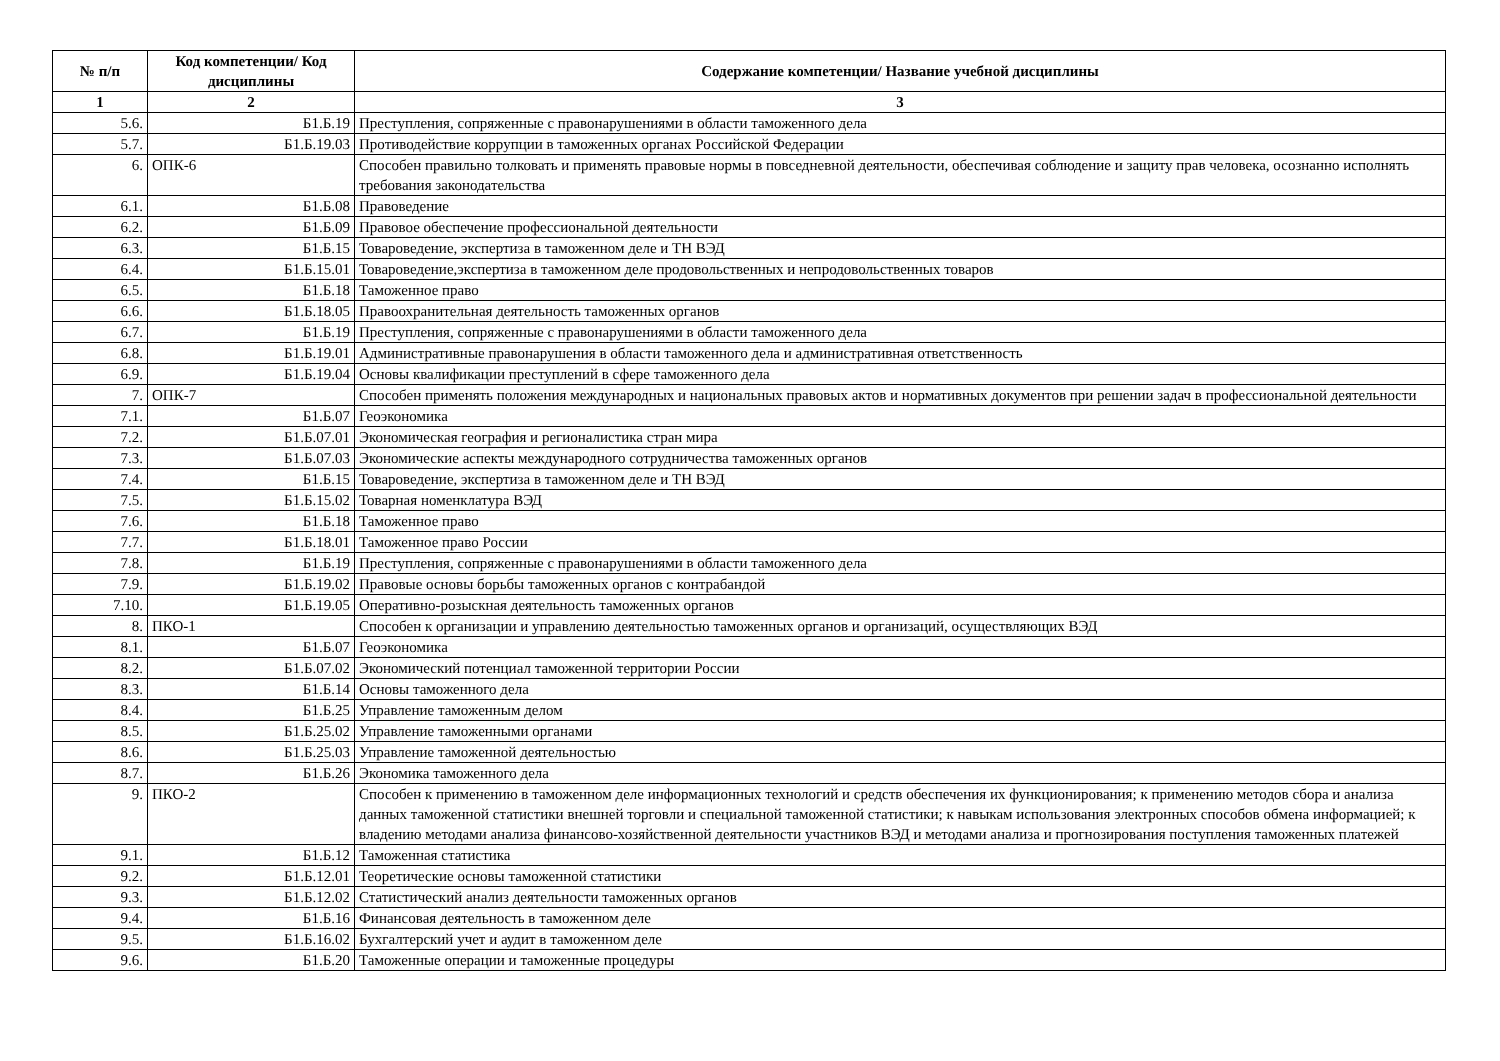| № п/п | Код компетенции/ Код дисциплины | Содержание компетенции/ Название учебной дисциплины |
| --- | --- | --- |
| 1 | 2 | 3 |
| 5.6. | Б1.Б.19 | Преступления, сопряженные с правонарушениями в области таможенного дела |
| 5.7. | Б1.Б.19.03 | Противодействие коррупции в таможенных органах Российской Федерации |
| 6. | ОПК-6 | Способен правильно толковать и применять правовые нормы в повседневной деятельности, обеспечивая соблюдение и защиту прав человека, осознанно исполнять требования законодательства |
| 6.1. | Б1.Б.08 | Правоведение |
| 6.2. | Б1.Б.09 | Правовое обеспечение профессиональной деятельности |
| 6.3. | Б1.Б.15 | Товароведение, экспертиза в таможенном деле и ТН ВЭД |
| 6.4. | Б1.Б.15.01 | Товароведение,экспертиза в таможенном деле продовольственных и непродовольственных товаров |
| 6.5. | Б1.Б.18 | Таможенное право |
| 6.6. | Б1.Б.18.05 | Правоохранительная деятельность таможенных органов |
| 6.7. | Б1.Б.19 | Преступления, сопряженные с правонарушениями в области таможенного дела |
| 6.8. | Б1.Б.19.01 | Административные правонарушения в области таможенного дела и административная ответственность |
| 6.9. | Б1.Б.19.04 | Основы квалификации преступлений в сфере таможенного дела |
| 7. | ОПК-7 | Способен применять положения международных и национальных правовых актов и нормативных документов при решении задач в профессиональной деятельности |
| 7.1. | Б1.Б.07 | Геоэкономика |
| 7.2. | Б1.Б.07.01 | Экономическая география и регионалистика стран мира |
| 7.3. | Б1.Б.07.03 | Экономические аспекты международного сотрудничества таможенных органов |
| 7.4. | Б1.Б.15 | Товароведение, экспертиза в таможенном деле и ТН ВЭД |
| 7.5. | Б1.Б.15.02 | Товарная номенклатура ВЭД |
| 7.6. | Б1.Б.18 | Таможенное право |
| 7.7. | Б1.Б.18.01 | Таможенное право России |
| 7.8. | Б1.Б.19 | Преступления, сопряженные с правонарушениями в области таможенного дела |
| 7.9. | Б1.Б.19.02 | Правовые основы борьбы таможенных органов с контрабандой |
| 7.10. | Б1.Б.19.05 | Оперативно-розыскная деятельность таможенных органов |
| 8. | ПКО-1 | Способен к организации и управлению деятельностью таможенных органов и организаций, осуществляющих ВЭД |
| 8.1. | Б1.Б.07 | Геоэкономика |
| 8.2. | Б1.Б.07.02 | Экономический потенциал таможенной территории России |
| 8.3. | Б1.Б.14 | Основы таможенного дела |
| 8.4. | Б1.Б.25 | Управление таможенным делом |
| 8.5. | Б1.Б.25.02 | Управление таможенными органами |
| 8.6. | Б1.Б.25.03 | Управление таможенной деятельностью |
| 8.7. | Б1.Б.26 | Экономика таможенного дела |
| 9. | ПКО-2 | Способен к применению в таможенном деле информационных технологий и средств обеспечения их функционирования; к применению методов сбора и анализа данных таможенной статистики внешней торговли и специальной таможенной статистики; к навыкам использования электронных способов обмена информацией; к владению методами анализа финансово-хозяйственной деятельности участников ВЭД и методами анализа и прогнозирования поступления таможенных платежей |
| 9.1. | Б1.Б.12 | Таможенная статистика |
| 9.2. | Б1.Б.12.01 | Теоретические основы таможенной статистики |
| 9.3. | Б1.Б.12.02 | Статистический анализ деятельности таможенных органов |
| 9.4. | Б1.Б.16 | Финансовая деятельность в таможенном деле |
| 9.5. | Б1.Б.16.02 | Бухгалтерский учет и аудит в таможенном деле |
| 9.6. | Б1.Б.20 | Таможенные операции и таможенные процедуры |